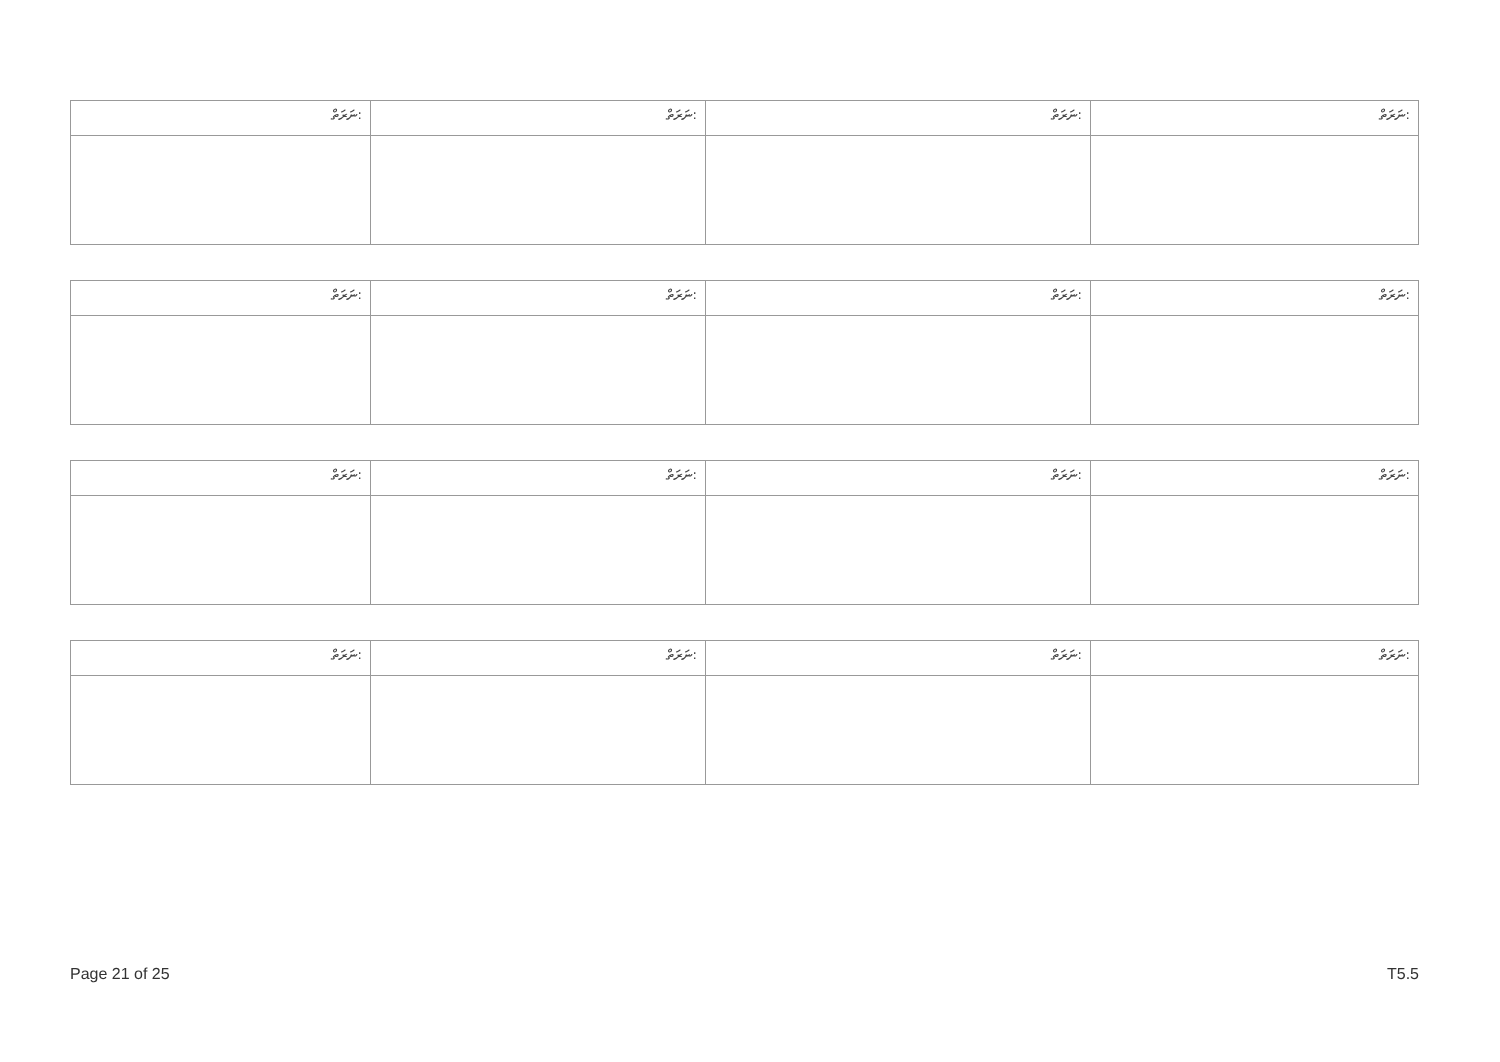| ނަރަތް: | ނަރަތް: | ނަރަތް: | ނަރަތް: |
| ނަރަތް: | ނަރަތް: | ނަރަތް: | ނަރަތް: |
| ނަރަތް: | ނަރަތް: | ނަރަތް: | ނަރަތް: |
| ނަރަތް: | ނަރަތް: | ނަރަތް: | ނަރަތް: |
Page 21 of 25 T5.5